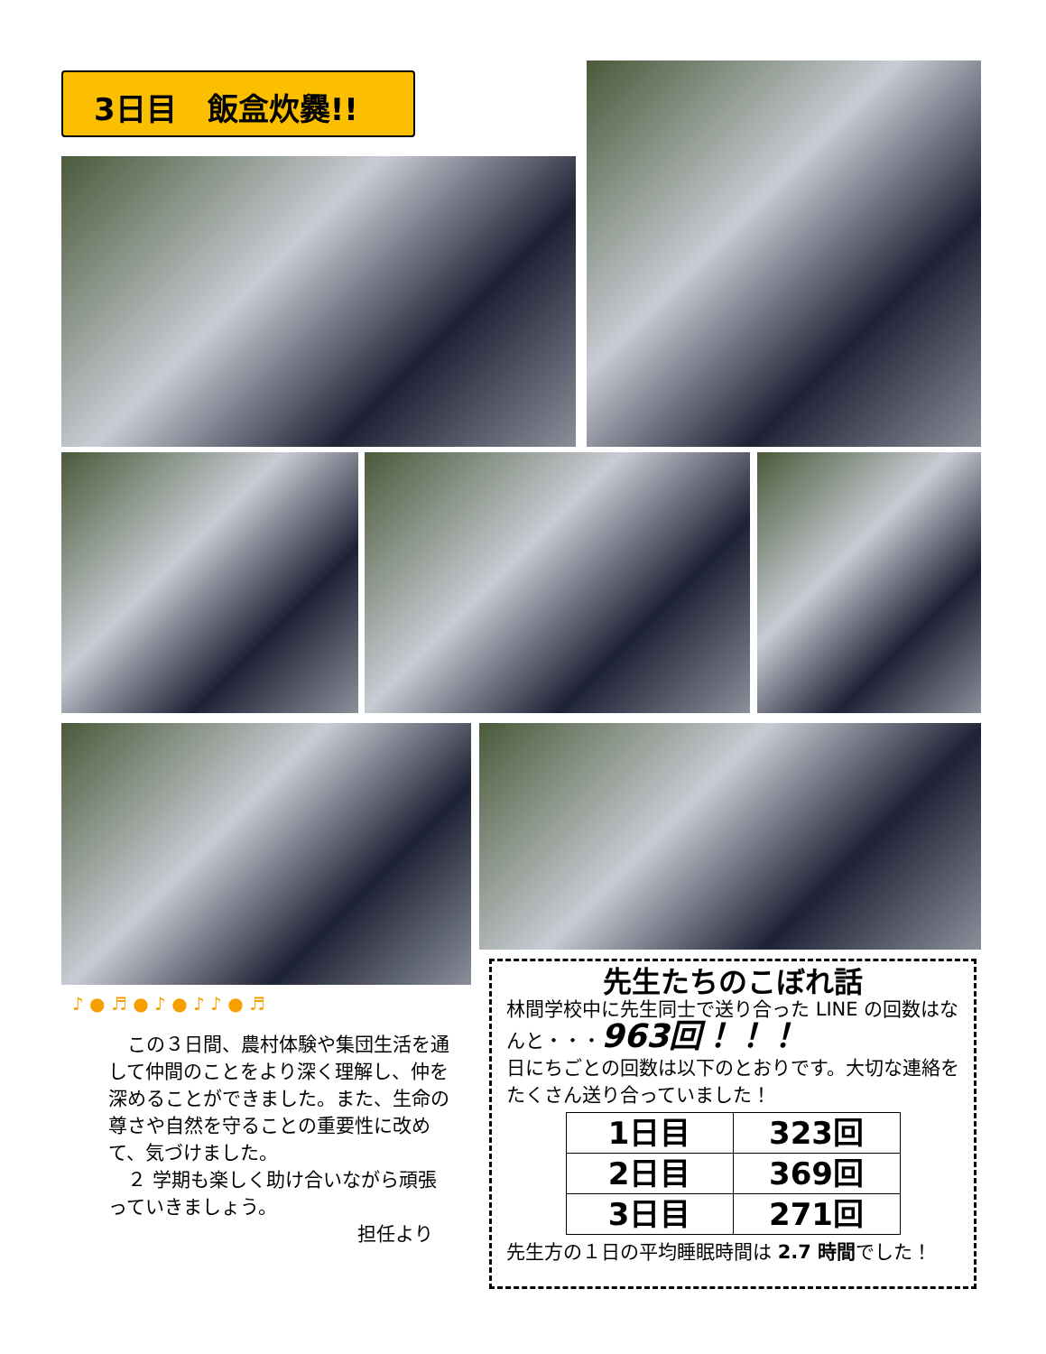3日目　飯盒炊爨!!
♪ ● ♬ ● ♪ ● ♪ ♪ ● ♬
　この３日間、農村体験や集団生活を通して仲間のことをより深く理解し、仲を深めることができました。また、生命の尊さや自然を守ることの重要性に改めて、気づけました。
　２ 学期も楽しく助け合いながら頑張っていきましょう。
担任より
先生たちのこぼれ話
林間学校中に先生同士で送り合った LINE の回数はなんと・・・963回！！！
日にちごとの回数は以下のとおりです。大切な連絡をたくさん送り合っていました！
| 1日目 | 323回 |
| 2日目 | 369回 |
| 3日目 | 271回 |
先生方の１日の平均睡眠時間は 2.7 時間でした！